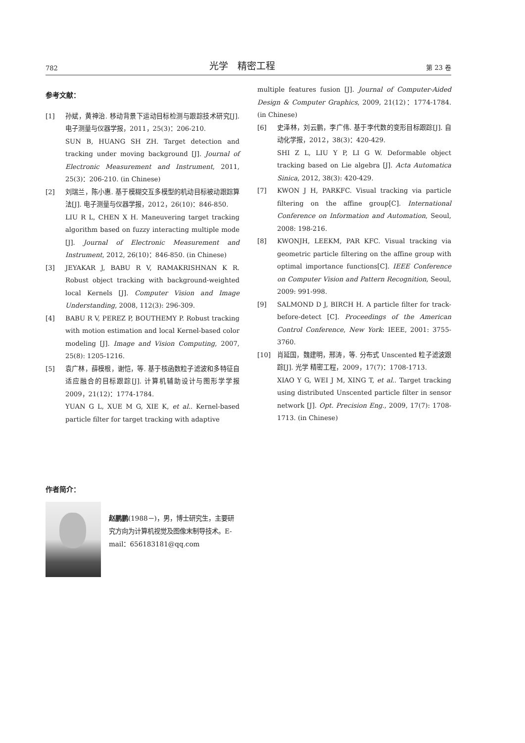782 光学　精密工程 第 23 卷
参考文献：
[1] 孙斌，黄神治. 移动背景下运动目标检测与跟踪技术研究[J]. 电子测量与仪器学报，2011，25(3)：206-210.
SUN B, HUANG SH ZH. Target detection and tracking under moving background [J]. Journal of Electronic Measurement and Instrument, 2011, 25(3)：206-210. (in Chinese)
[2] 刘瑞兰，陈小惠. 基于模糊交互多模型的机动目标被动跟踪算法[J]. 电子测量与仪器学报，2012，26(10)：846-850.
LIU R L, CHEN X H. Maneuvering target tracking algorithm based on fuzzy interacting multiple mode [J]. Journal of Electronic Measurement and Instrument, 2012, 26(10)：846-850. (in Chinese)
[3] JEYAKAR J, BABU R V, RAMAKRISHNAN K R. Robust object tracking with background-weighted local Kernels [J]. Computer Vision and Image Understanding, 2008, 112(3): 296-309.
[4] BABU R V, PEREZ P, BOUTHEMY P. Robust tracking with motion estimation and local Kernel-based color modeling [J]. Image and Vision Computing, 2007, 25(8): 1205-1216.
[5] 袁广林，薛模根，谢恺，等. 基于核函数粒子滤波和多特征自适应融合的目标跟踪[J]. 计算机辅助设计与图形学学报 2009，21(12)：1774-1784.
YUAN G L, XUE M G, XIE K, et al.. Kernel-based particle filter for target tracking with adaptive
multiple features fusion [J]. Journal of Computer-Aided Design & Computer Graphics, 2009, 21(12)：1774-1784. (in Chinese)
[6] 史泽林，刘云鹏，李广伟. 基于李代数的变形目标跟踪[J]. 自动化学报，2012，38(3)：420-429.
SHI Z L, LIU Y P, LI G W. Deformable object tracking based on Lie algebra [J]. Acta Automatica Sinica, 2012, 38(3): 420-429.
[7] KWON J H, PARKFC. Visual tracking via particle filtering on the affine group[C]. International Conference on Information and Automation, Seoul, 2008: 198-216.
[8] KWONJH, LEEKM, PAR KFC. Visual tracking via geometric particle filtering on the affine group with optimal importance functions[C]. IEEE Conference on Computer Vision and Pattern Recognition, Seoul, 2009: 991-998.
[9] SALMOND D J, BIRCH H. A particle filter for track-before-detect [C]. Proceedings of the American Control Conference, New York: IEEE, 2001: 3755-3760.
[10] 肖延国，魏建明，邢涛，等. 分布式 Unscented 粒子滤波跟踪[J]. 光学 精密工程，2009，17(7)：1708-1713.
XIAO Y G, WEI J M, XING T, et al.. Target tracking using distributed Unscented particle filter in sensor network [J]. Opt. Precision Eng., 2009, 17(7): 1708-1713. (in Chinese)
作者简介：
赵鹏鹏(1988－)，男，博士研究生，主要研究方向为计算机视觉及图像末制导技术。E-mail：656183181@qq.com